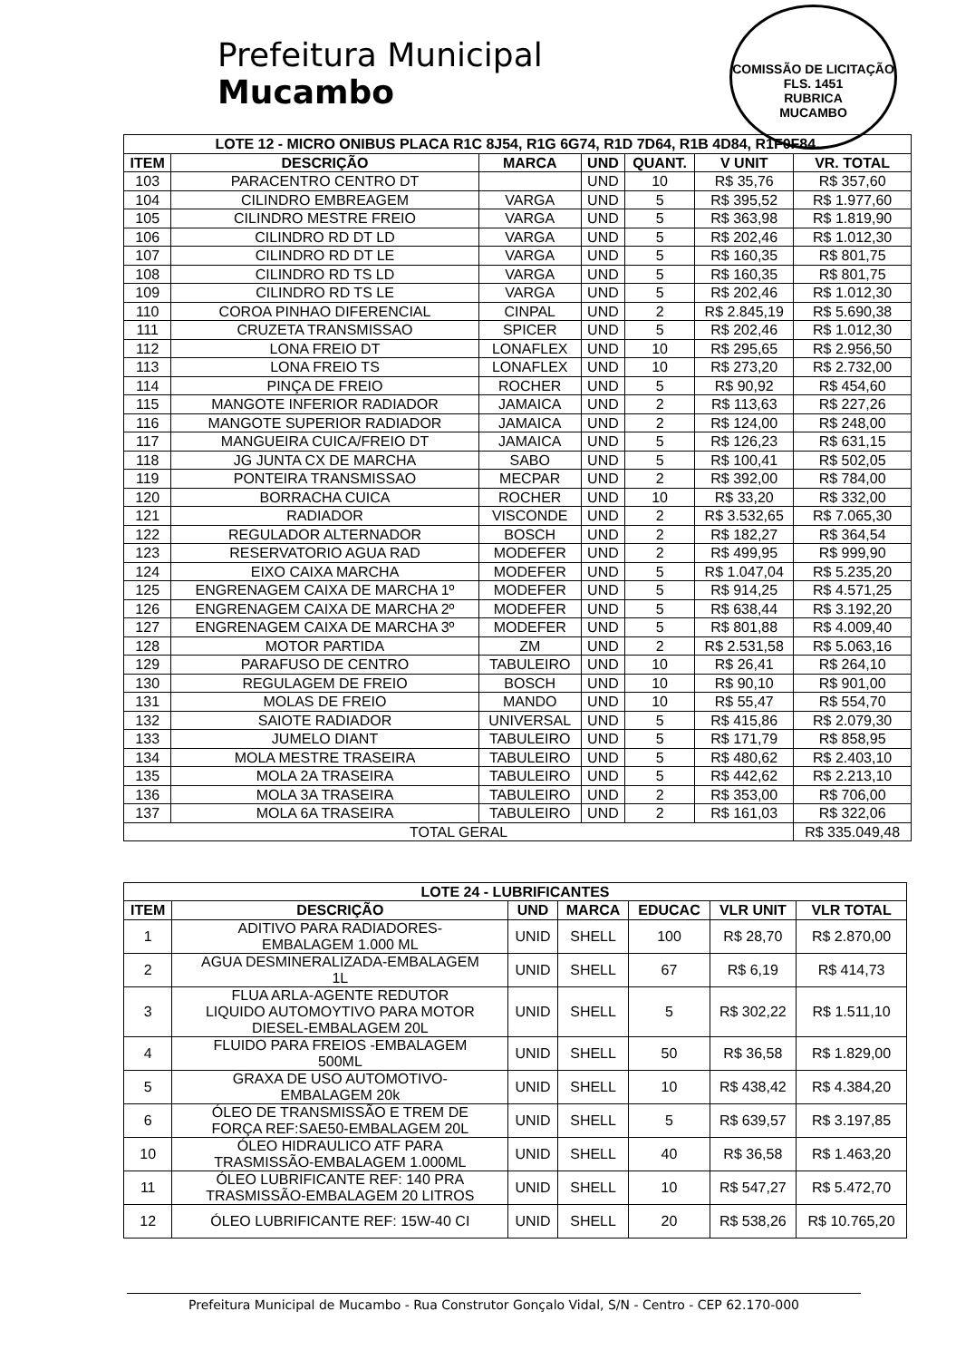COMISSÃO DE LICITAÇÃO
FLS. 1451
RUBRICA
MUCAMBO
Prefeitura Municipal
Mucambo
| LOTE 12 - MICRO ONIBUS PLACA R1C 8J54, R1G 6G74, R1D 7D64, R1B 4D84, R1F0F84. | | | | | | |
| --- | --- | --- | --- | --- | --- | --- |
| ITEM | DESCRIÇÃO | MARCA | UND | QUANT. | V UNIT | VR. TOTAL |
| 103 | PARACENTRO CENTRO DT | | UND | 10 | R$ 35,76 | R$ 357,60 |
| 104 | CILINDRO EMBREAGEM | VARGA | UND | 5 | R$ 395,52 | R$ 1.977,60 |
| 105 | CILINDRO MESTRE FREIO | VARGA | UND | 5 | R$ 363,98 | R$ 1.819,90 |
| 106 | CILINDRO RD DT LD | VARGA | UND | 5 | R$ 202,46 | R$ 1.012,30 |
| 107 | CILINDRO RD DT LE | VARGA | UND | 5 | R$ 160,35 | R$ 801,75 |
| 108 | CILINDRO RD TS LD | VARGA | UND | 5 | R$ 160,35 | R$ 801,75 |
| 109 | CILINDRO RD TS LE | VARGA | UND | 5 | R$ 202,46 | R$ 1.012,30 |
| 110 | COROA PINHAO DIFERENCIAL | CINPAL | UND | 2 | R$ 2.845,19 | R$ 5.690,38 |
| 111 | CRUZETA TRANSMISSAO | SPICER | UND | 5 | R$ 202,46 | R$ 1.012,30 |
| 112 | LONA FREIO DT | LONAFLEX | UND | 10 | R$ 295,65 | R$ 2.956,50 |
| 113 | LONA FREIO TS | LONAFLEX | UND | 10 | R$ 273,20 | R$ 2.732,00 |
| 114 | PINÇA DE FREIO | ROCHER | UND | 5 | R$ 90,92 | R$ 454,60 |
| 115 | MANGOTE INFERIOR RADIADOR | JAMAICA | UND | 2 | R$ 113,63 | R$ 227,26 |
| 116 | MANGOTE SUPERIOR RADIADOR | JAMAICA | UND | 2 | R$ 124,00 | R$ 248,00 |
| 117 | MANGUEIRA CUICA/FREIO DT | JAMAICA | UND | 5 | R$ 126,23 | R$ 631,15 |
| 118 | JG JUNTA CX DE MARCHA | SABO | UND | 5 | R$ 100,41 | R$ 502,05 |
| 119 | PONTEIRA TRANSMISSAO | MECPAR | UND | 2 | R$ 392,00 | R$ 784,00 |
| 120 | BORRACHA CUICA | ROCHER | UND | 10 | R$ 33,20 | R$ 332,00 |
| 121 | RADIADOR | VISCONDE | UND | 2 | R$ 3.532,65 | R$ 7.065,30 |
| 122 | REGULADOR ALTERNADOR | BOSCH | UND | 2 | R$ 182,27 | R$ 364,54 |
| 123 | RESERVATORIO AGUA RAD | MODEFER | UND | 2 | R$ 499,95 | R$ 999,90 |
| 124 | EIXO CAIXA MARCHA | MODEFER | UND | 5 | R$ 1.047,04 | R$ 5.235,20 |
| 125 | ENGRENAGEM CAIXA DE MARCHA 1º | MODEFER | UND | 5 | R$ 914,25 | R$ 4.571,25 |
| 126 | ENGRENAGEM CAIXA DE MARCHA 2º | MODEFER | UND | 5 | R$ 638,44 | R$ 3.192,20 |
| 127 | ENGRENAGEM CAIXA DE MARCHA 3º | MODEFER | UND | 5 | R$ 801,88 | R$ 4.009,40 |
| 128 | MOTOR PARTIDA | ZM | UND | 2 | R$ 2.531,58 | R$ 5.063,16 |
| 129 | PARAFUSO DE CENTRO | TABULEIRO | UND | 10 | R$ 26,41 | R$ 264,10 |
| 130 | REGULAGEM DE FREIO | BOSCH | UND | 10 | R$ 90,10 | R$ 901,00 |
| 131 | MOLAS DE FREIO | MANDO | UND | 10 | R$ 55,47 | R$ 554,70 |
| 132 | SAIOTE RADIADOR | UNIVERSAL | UND | 5 | R$ 415,86 | R$ 2.079,30 |
| 133 | JUMELO DIANT | TABULEIRO | UND | 5 | R$ 171,79 | R$ 858,95 |
| 134 | MOLA MESTRE TRASEIRA | TABULEIRO | UND | 5 | R$ 480,62 | R$ 2.403,10 |
| 135 | MOLA 2A TRASEIRA | TABULEIRO | UND | 5 | R$ 442,62 | R$ 2.213,10 |
| 136 | MOLA 3A TRASEIRA | TABULEIRO | UND | 2 | R$ 353,00 | R$ 706,00 |
| 137 | MOLA 6A TRASEIRA | TABULEIRO | UND | 2 | R$ 161,03 | R$ 322,06 |
| TOTAL GERAL | | | | | | R$ 335.049,48 |
| LOTE 24 - LUBRIFICANTES | | | | | | |
| --- | --- | --- | --- | --- | --- | --- |
| ITEM | DESCRIÇÃO | UND | MARCA | EDUCAC | VLR UNIT | VLR TOTAL |
| 1 | ADITIVO PARA RADIADORES- EMBALAGEM 1.000 ML | UNID | SHELL | 100 | R$ 28,70 | R$ 2.870,00 |
| 2 | AGUA DESMINERALIZADA-EMBALAGEM 1L | UNID | SHELL | 67 | R$ 6,19 | R$ 414,73 |
| 3 | FLUA ARLA-AGENTE REDUTOR LIQUIDO AUTOMOYTIVO PARA MOTOR DIESEL-EMBALAGEM 20L | UNID | SHELL | 5 | R$ 302,22 | R$ 1.511,10 |
| 4 | FLUIDO PARA FREIOS -EMBALAGEM 500ML | UNID | SHELL | 50 | R$ 36,58 | R$ 1.829,00 |
| 5 | GRAXA DE USO AUTOMOTIVO- EMBALAGEM 20k | UNID | SHELL | 10 | R$ 438,42 | R$ 4.384,20 |
| 6 | ÓLEO DE TRANSMISSÃO E TREM DE FORÇA REF:SAE50-EMBALAGEM 20L | UNID | SHELL | 5 | R$ 639,57 | R$ 3.197,85 |
| 10 | ÓLEO HIDRAULICO ATF PARA TRASMISSÃO-EMBALAGEM 1.000ML | UNID | SHELL | 40 | R$ 36,58 | R$ 1.463,20 |
| 11 | ÓLEO LUBRIFICANTE REF: 140 PRA TRASMISSÃO-EMBALAGEM 20 LITROS | UNID | SHELL | 10 | R$ 547,27 | R$ 5.472,70 |
| 12 | ÓLEO LUBRIFICANTE REF: 15W-40 CI | UNID | SHELL | 20 | R$ 538,26 | R$ 10.765,20 |
Prefeitura Municipal de Mucambo - Rua Construtor Gonçalo Vidal, S/N - Centro - CEP 62.170-000